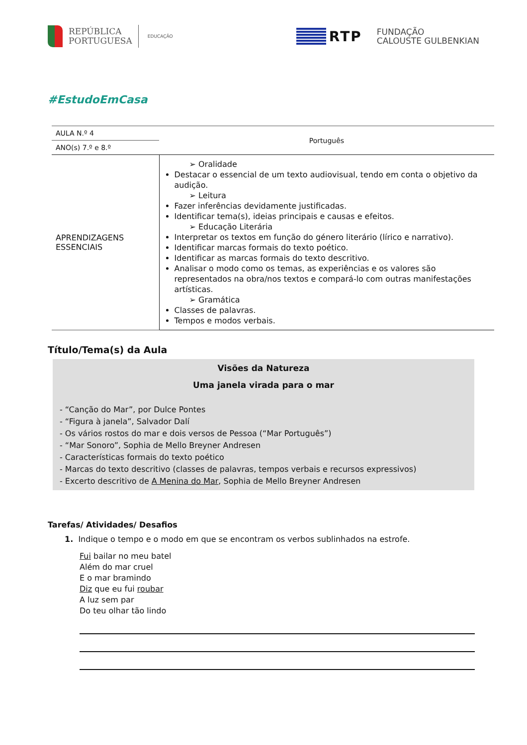REPÚBLICA
PORTUGUESA
EDUCAÇÃO
RTP
FUNDAÇÃO
CALOUSTE GULBENKIAN
#EstudoEmCasa
| AULA N.º 4 | Português |
| ANO(s) 7.º e 8.º | |
| APRENDIZAGENS ESSENCIAIS | ➢ Oralidade Destacar o essencial de um texto audiovisual, tendo em conta o objetivo da audição. ➢ Leitura Fazer inferências devidamente justificadas. Identificar tema(s), ideias principais e causas e efeitos. ➢ Educação Literária Interpretar os textos em função do género literário (lírico e narrativo). Identificar marcas formais do texto poético. Identificar as marcas formais do texto descritivo. Analisar o modo como os temas, as experiências e os valores são representados na obra/nos textos e compará-lo com outras manifestações artísticas. ➢ Gramática Classes de palavras. Tempos e modos verbais. |
Título/Tema(s) da Aula
Visões da Natureza
Uma janela virada para o mar
- “Canção do Mar”, por Dulce Pontes
- “Figura à janela”, Salvador Dalí
- Os vários rostos do mar e dois versos de Pessoa (“Mar Português”)
- “Mar Sonoro”, Sophia de Mello Breyner Andresen
- Características formais do texto poético
- Marcas do texto descritivo (classes de palavras, tempos verbais e recursos expressivos)
- Excerto descritivo de A Menina do Mar, Sophia de Mello Breyner Andresen
Tarefas/ Atividades/ Desafios
1. Indique o tempo e o modo em que se encontram os verbos sublinhados na estrofe.
Fui bailar no meu batel
Além do mar cruel
E o mar bramindo
Diz que eu fui roubar
A luz sem par
Do teu olhar tão lindo